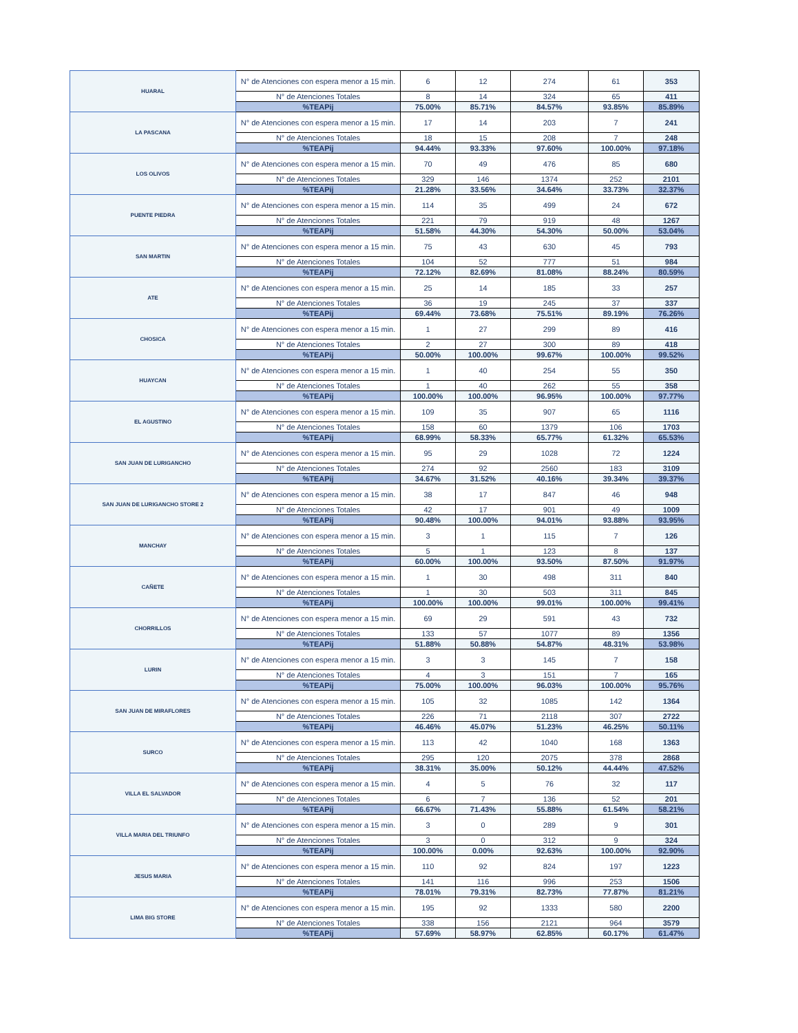| HUARAL | N° de Atenciones con espera menor a 15 min. | 6 | 12 | 274 | 61 | 353 |
| | N° de Atenciones Totales | 8 | 14 | 324 | 65 | 411 |
| | %TEAPij | 75.00% | 85.71% | 84.57% | 93.85% | 85.89% |
| LA PASCANA | N° de Atenciones con espera menor a 15 min. | 17 | 14 | 203 | 7 | 241 |
| | N° de Atenciones Totales | 18 | 15 | 208 | 7 | 248 |
| | %TEAPij | 94.44% | 93.33% | 97.60% | 100.00% | 97.18% |
| LOS OLIVOS | N° de Atenciones con espera menor a 15 min. | 70 | 49 | 476 | 85 | 680 |
| | N° de Atenciones Totales | 329 | 146 | 1374 | 252 | 2101 |
| | %TEAPij | 21.28% | 33.56% | 34.64% | 33.73% | 32.37% |
| PUENTE PIEDRA | N° de Atenciones con espera menor a 15 min. | 114 | 35 | 499 | 24 | 672 |
| | N° de Atenciones Totales | 221 | 79 | 919 | 48 | 1267 |
| | %TEAPij | 51.58% | 44.30% | 54.30% | 50.00% | 53.04% |
| SAN MARTIN | N° de Atenciones con espera menor a 15 min. | 75 | 43 | 630 | 45 | 793 |
| | N° de Atenciones Totales | 104 | 52 | 777 | 51 | 984 |
| | %TEAPij | 72.12% | 82.69% | 81.08% | 88.24% | 80.59% |
| ATE | N° de Atenciones con espera menor a 15 min. | 25 | 14 | 185 | 33 | 257 |
| | N° de Atenciones Totales | 36 | 19 | 245 | 37 | 337 |
| | %TEAPij | 69.44% | 73.68% | 75.51% | 89.19% | 76.26% |
| CHOSICA | N° de Atenciones con espera menor a 15 min. | 1 | 27 | 299 | 89 | 416 |
| | N° de Atenciones Totales | 2 | 27 | 300 | 89 | 418 |
| | %TEAPij | 50.00% | 100.00% | 99.67% | 100.00% | 99.52% |
| HUAYCAN | N° de Atenciones con espera menor a 15 min. | 1 | 40 | 254 | 55 | 350 |
| | N° de Atenciones Totales | 1 | 40 | 262 | 55 | 358 |
| | %TEAPij | 100.00% | 100.00% | 96.95% | 100.00% | 97.77% |
| EL AGUSTINO | N° de Atenciones con espera menor a 15 min. | 109 | 35 | 907 | 65 | 1116 |
| | N° de Atenciones Totales | 158 | 60 | 1379 | 106 | 1703 |
| | %TEAPij | 68.99% | 58.33% | 65.77% | 61.32% | 65.53% |
| SAN JUAN DE LURIGANCHO | N° de Atenciones con espera menor a 15 min. | 95 | 29 | 1028 | 72 | 1224 |
| | N° de Atenciones Totales | 274 | 92 | 2560 | 183 | 3109 |
| | %TEAPij | 34.67% | 31.52% | 40.16% | 39.34% | 39.37% |
| SAN JUAN DE LURIGANCHO STORE 2 | N° de Atenciones con espera menor a 15 min. | 38 | 17 | 847 | 46 | 948 |
| | N° de Atenciones Totales | 42 | 17 | 901 | 49 | 1009 |
| | %TEAPij | 90.48% | 100.00% | 94.01% | 93.88% | 93.95% |
| MANCHAY | N° de Atenciones con espera menor a 15 min. | 3 | 1 | 115 | 7 | 126 |
| | N° de Atenciones Totales | 5 | 1 | 123 | 8 | 137 |
| | %TEAPij | 60.00% | 100.00% | 93.50% | 87.50% | 91.97% |
| CAÑETE | N° de Atenciones con espera menor a 15 min. | 1 | 30 | 498 | 311 | 840 |
| | N° de Atenciones Totales | 1 | 30 | 503 | 311 | 845 |
| | %TEAPij | 100.00% | 100.00% | 99.01% | 100.00% | 99.41% |
| CHORRILLOS | N° de Atenciones con espera menor a 15 min. | 69 | 29 | 591 | 43 | 732 |
| | N° de Atenciones Totales | 133 | 57 | 1077 | 89 | 1356 |
| | %TEAPij | 51.88% | 50.88% | 54.87% | 48.31% | 53.98% |
| LURIN | N° de Atenciones con espera menor a 15 min. | 3 | 3 | 145 | 7 | 158 |
| | N° de Atenciones Totales | 4 | 3 | 151 | 7 | 165 |
| | %TEAPij | 75.00% | 100.00% | 96.03% | 100.00% | 95.76% |
| SAN JUAN DE MIRAFLORES | N° de Atenciones con espera menor a 15 min. | 105 | 32 | 1085 | 142 | 1364 |
| | N° de Atenciones Totales | 226 | 71 | 2118 | 307 | 2722 |
| | %TEAPij | 46.46% | 45.07% | 51.23% | 46.25% | 50.11% |
| SURCO | N° de Atenciones con espera menor a 15 min. | 113 | 42 | 1040 | 168 | 1363 |
| | N° de Atenciones Totales | 295 | 120 | 2075 | 378 | 2868 |
| | %TEAPij | 38.31% | 35.00% | 50.12% | 44.44% | 47.52% |
| VILLA EL SALVADOR | N° de Atenciones con espera menor a 15 min. | 4 | 5 | 76 | 32 | 117 |
| | N° de Atenciones Totales | 6 | 7 | 136 | 52 | 201 |
| | %TEAPij | 66.67% | 71.43% | 55.88% | 61.54% | 58.21% |
| VILLA MARIA DEL TRIUNFO | N° de Atenciones con espera menor a 15 min. | 3 | 0 | 289 | 9 | 301 |
| | N° de Atenciones Totales | 3 | 0 | 312 | 9 | 324 |
| | %TEAPij | 100.00% | 0.00% | 92.63% | 100.00% | 92.90% |
| JESUS MARIA | N° de Atenciones con espera menor a 15 min. | 110 | 92 | 824 | 197 | 1223 |
| | N° de Atenciones Totales | 141 | 116 | 996 | 253 | 1506 |
| | %TEAPij | 78.01% | 79.31% | 82.73% | 77.87% | 81.21% |
| LIMA BIG STORE | N° de Atenciones con espera menor a 15 min. | 195 | 92 | 1333 | 580 | 2200 |
| | N° de Atenciones Totales | 338 | 156 | 2121 | 964 | 3579 |
| | %TEAPij | 57.69% | 58.97% | 62.85% | 60.17% | 61.47% |